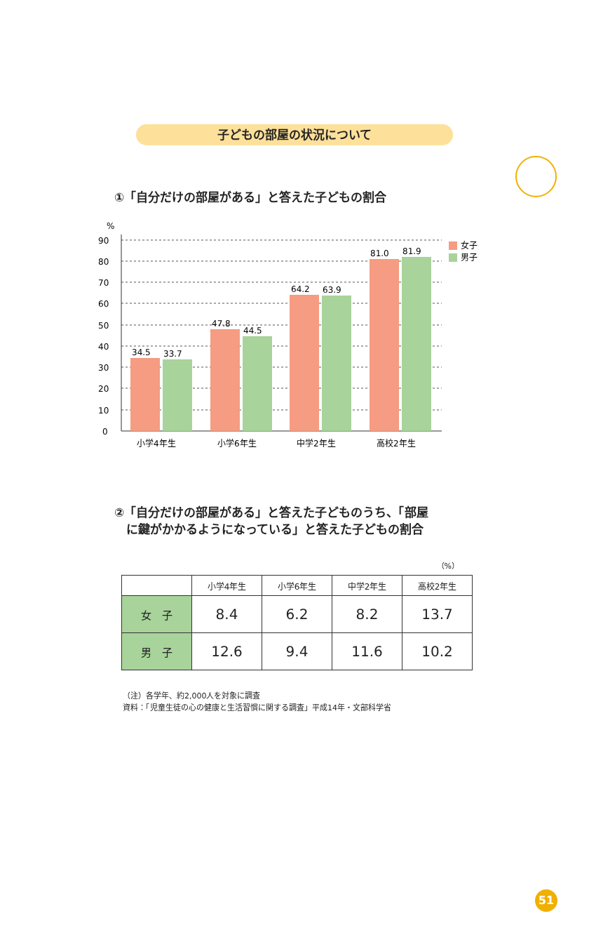子どもの部屋の状況について
①「自分だけの部屋がある」と答えた子どもの割合
%
90
80
70
60
50
40
30
20
10
0
34.5
33.7
47.8
44.5
64.2
63.9
81.0
81.9
小学4年生
小学6年生
中学2年生
高校2年生
女子
男子
②「自分だけの部屋がある」と答えた子どものうち、「部屋
　に鍵がかかるようになっている」と答えた子どもの割合
（%）
| | 小学4年生 | 小学6年生 | 中学2年生 | 高校2年生 |
| --- | --- | --- | --- | --- |
| 女 子 | 8.4 | 6.2 | 8.2 | 13.7 |
| 男 子 | 12.6 | 9.4 | 11.6 | 10.2 |
（注）各学年、約2,000人を対象に調査
資料：「児童生徒の心の健康と生活習慣に関する調査」平成14年・文部科学省
51